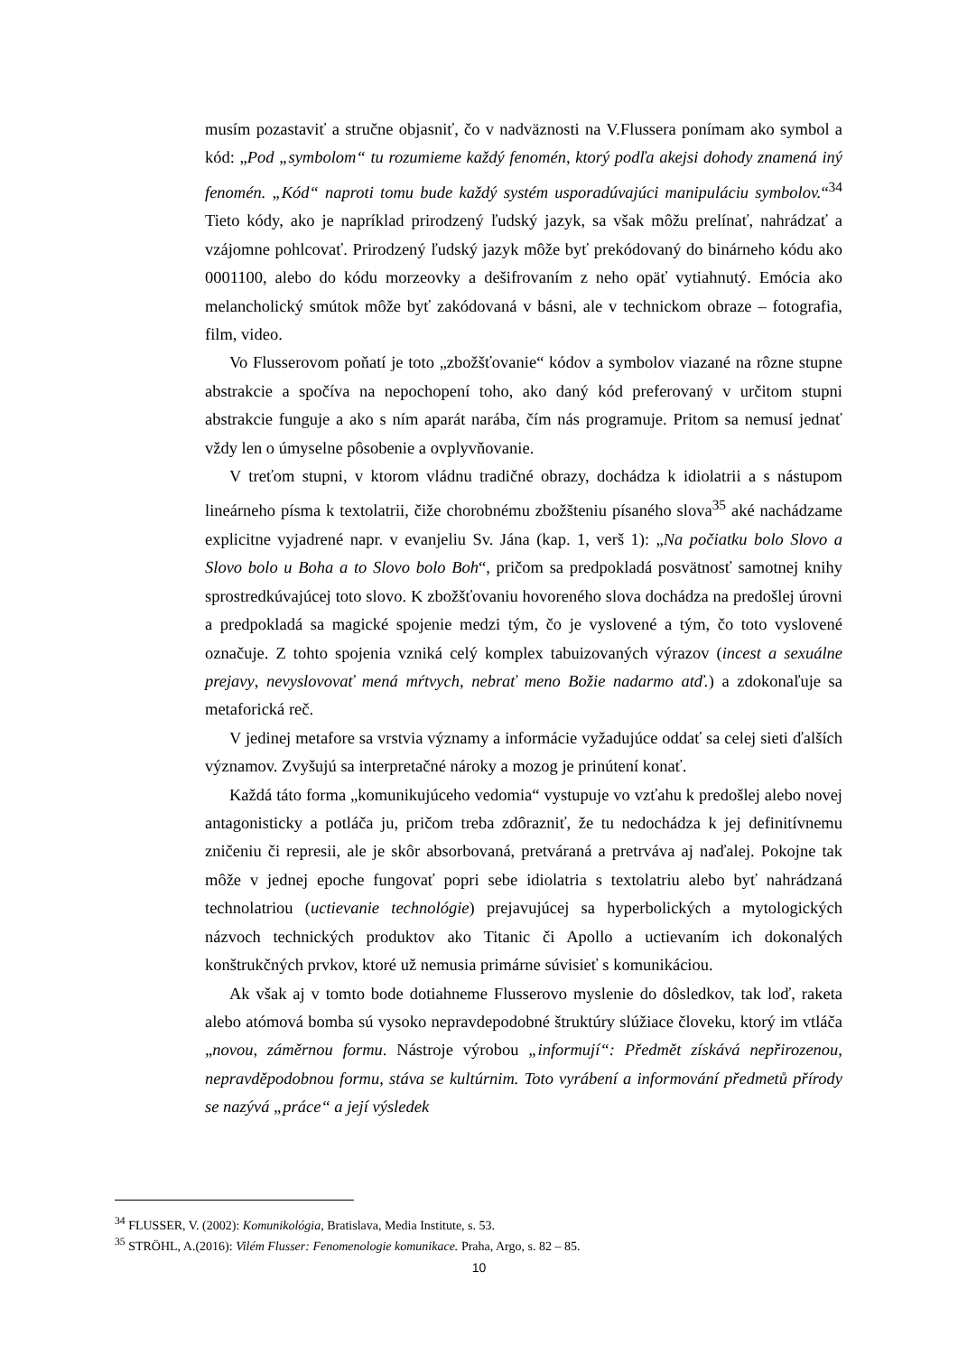musím pozastaviť a stručne objasniť, čo v nadväznosti na V.Flussera ponímam ako symbol a kód: „Pod „symbolom“ tu rozumieme každý fenomén, ktorý podľa akejsi dohody znamená iný fenomén. „Kód“ naproti tomu bude každý systém usporadúvajúci manipuláciu symbolov.“<sup>34</sup> Tieto kódy, ako je napríklad prirodzený ľudský jazyk, sa však môžu prelínať, nahrádzať a vzájomne pohlcovať. Prirodzený ľudský jazyk môže byť prekódovaný do binárneho kódu ako 0001100, alebo do kódu morzeovky a dešifrovaním z neho opäť vytiahnutý. Emócia ako melancholický smútok môže byť zakódovaná v básni, ale v technickom obraze – fotografia, film, video.
Vo Flusserovom poňatí je toto „zbožšťovanie“ kódov a symbolov viazané na rôzne stupne abstrakcie a spočíva na nepochopení toho, ako daný kód preferovaný v určitom stupni abstrakcie funguje a ako s ním aparát narába, čím nás programuje. Pritom sa nemusí jednať vždy len o úmyselne pôsobenie a ovplyvňovanie.
V treťom stupni, v ktorom vládnu tradičné obrazy, dochádza k idiolatrii a s nástupom lineárneho písma k textolatrii, čiže chorobnému zbožšteniu písaného slova<sup>35</sup> aké nachádzame explicitne vyjadrené napr. v evanjeliu Sv. Jána (kap. 1, verš 1): „Na počiatku bolo Slovo a Slovo bolo u Boha a to Slovo bolo Boh“, pričom sa predpokladá posvätnosť samotnej knihy sprostredkúvajúcej toto slovo. K zbožšťovaniu hovoreného slova dochádza na predošlej úrovni a predpokladá sa magické spojenie medzi tým, čo je vyslovené a tým, čo toto vyslovené označuje. Z tohto spojenia vzniká celý komplex tabuizovaných výrazov (incest a sexuálne prejavy, nevyslovovať mená mŕtvych, nebrať meno Božie nadarmo atď.) a zdokonaľuje sa metaforická reč.
V jedinej metafore sa vrstvia významy a informácie vyžadujúce oddať sa celej sieti ďalších významov. Zvyšujú sa interpretačné nároky a mozog je prinútení konať.
Každá táto forma „komunikujúceho vedomia“ vystupuje vo vzťahu k predošlej alebo novej antagonisticky a potláča ju, pričom treba zdôrazniť, že tu nedochádza k jej definitívnemu zničeniu či represii, ale je skôr absorbovaná, pretváraná a pretrváva aj naďalej. Pokojne tak môže v jednej epoche fungovať popri sebe idiolatria s textolatriu alebo byť nahrádzaná technolatriou (uctievanie technológie) prejavujúcej sa hyperbolických a mytologických názvoch technických produktov ako Titanic či Apollo a uctievaním ich dokonalých konštrukčných prvkov, ktoré už nemusia primárne súvisieť s komunikáciou.
Ak však aj v tomto bode dotiahneme Flusserovo myslenie do dôsledkov, tak loď, raketa alebo atómová bomba sú vysoko nepravdepodobné štruktúry slúžiace človeku, ktorý im vtláča „novou, záměrnou formu. Nástroje výrobou „informují“: Předmět získává nepřirozenou, nepravděpodobnou formu, stáva se kultúrnim. Toto vyrábení a informování předmetů přírody se nazývá „práce“ a její výsledek
<sup>34</sup> FLUSSER, V. (2002): Komunikológia, Bratislava, Media Institute, s. 53.
<sup>35</sup> STRÖHL, A.(2016): Vilém Flusser: Fenomenologie komunikace. Praha, Argo, s. 82 – 85.
10